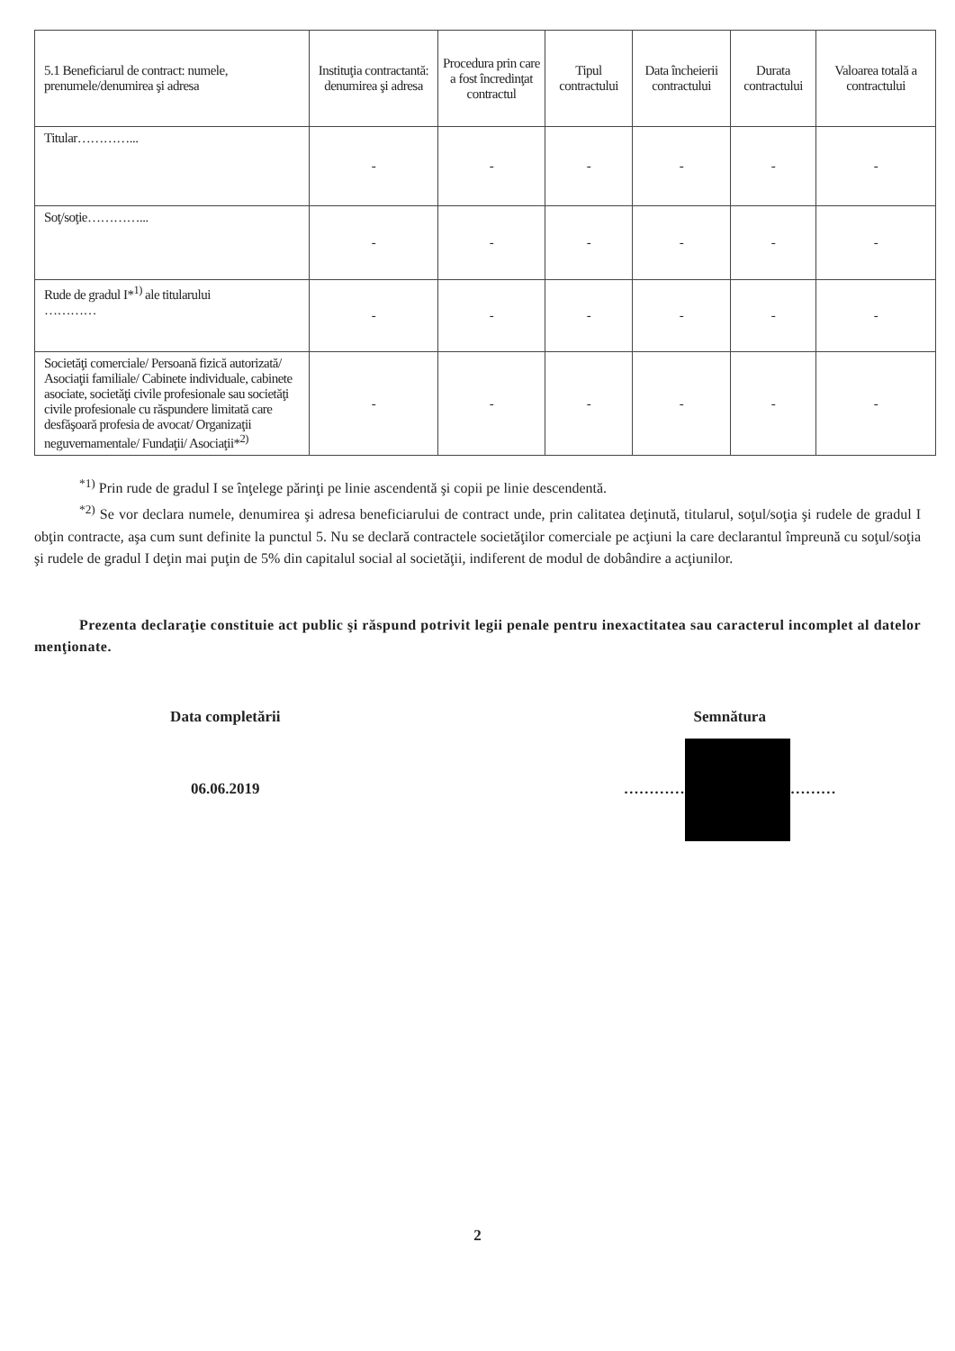| 5.1 Beneficiarul de contract: numele, prenumele/denumirea şi adresa | Instituţia contractantă: denumirea şi adresa | Procedura prin care a fost încredinţat contractul | Tipul contractului | Data încheierii contractului | Durata contractului | Valoarea totală a contractului |
| --- | --- | --- | --- | --- | --- | --- |
| Titular…………... | - | - | - | - | - | - |
| Soţ/soţie…………... | - | - | - | - | - | - |
| Rude de gradul I*<sup>1)</sup> ale titularului ………… | - | - | - | - | - | - |
| Societăţi comerciale/ Persoană fizică autorizată/ Asociaţii familiale/ Cabinete individuale, cabinete asociate, societăţi civile profesionale sau societăţi civile profesionale cu răspundere limitată care desfăşoară profesia de avocat/ Organizaţii neguvernamentale/ Fundaţii/ Asociaţii*<sup>2)</sup> | - | - | - | - | - | - |
<sup>*1)</sup> Prin rude de gradul I se înţelege părinţi pe linie ascendentă şi copii pe linie descendentă.
<sup>*2)</sup> Se vor declara numele, denumirea şi adresa beneficiarului de contract unde, prin calitatea deţinută, titularul, soţul/soţia şi rudele de gradul I obţin contracte, aşa cum sunt definite la punctul 5. Nu se declară contractele societăţilor comerciale pe acţiuni la care declarantul împreună cu soţul/soţia şi rudele de gradul I deţin mai puţin de 5% din capitalul social al societăţii, indiferent de modul de dobândire a acţiunilor.
Prezenta declaraţie constituie act public şi răspund potrivit legii penale pentru inexactitatea sau caracterul incomplet al datelor menţionate.
Data completării
06.06.2019
Semnătura
………… ………
2